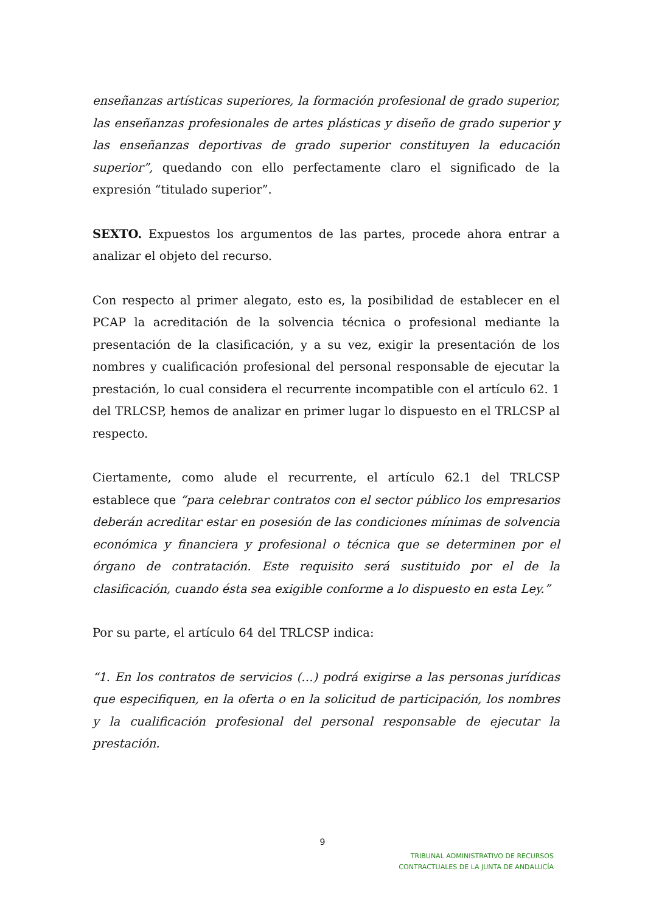enseñanzas artísticas superiores, la formación profesional de grado superior, las enseñanzas profesionales de artes plásticas y diseño de grado superior y las enseñanzas deportivas de grado superior constituyen la educación superior”, quedando con ello perfectamente claro el significado de la expresión “titulado superior”.
SEXTO. Expuestos los argumentos de las partes, procede ahora entrar a analizar el objeto del recurso.
Con respecto al primer alegato, esto es, la posibilidad de establecer en el PCAP la acreditación de la solvencia técnica o profesional mediante la presentación de la clasificación, y a su vez, exigir la presentación de los nombres y cualificación profesional del personal responsable de ejecutar la prestación, lo cual considera el recurrente incompatible con el artículo 62. 1 del TRLCSP, hemos de analizar en primer lugar lo dispuesto en el TRLCSP al respecto.
Ciertamente, como alude el recurrente, el artículo 62.1 del TRLCSP establece que “para celebrar contratos con el sector público los empresarios deberán acreditar estar en posesión de las condiciones mínimas de solvencia económica y financiera y profesional o técnica que se determinen por el órgano de contratación. Este requisito será sustituido por el de la clasificación, cuando ésta sea exigible conforme a lo dispuesto en esta Ley.”
Por su parte, el artículo 64 del TRLCSP indica:
“1. En los contratos de servicios (…) podrá exigirse a las personas jurídicas que especifiquen, en la oferta o en la solicitud de participación, los nombres y la cualificación profesional del personal responsable de ejecutar la prestación.
9
TRIBUNAL ADMINISTRATIVO DE RECURSOS
CONTRACTUALES DE LA JUNTA DE ANDALUCÍA